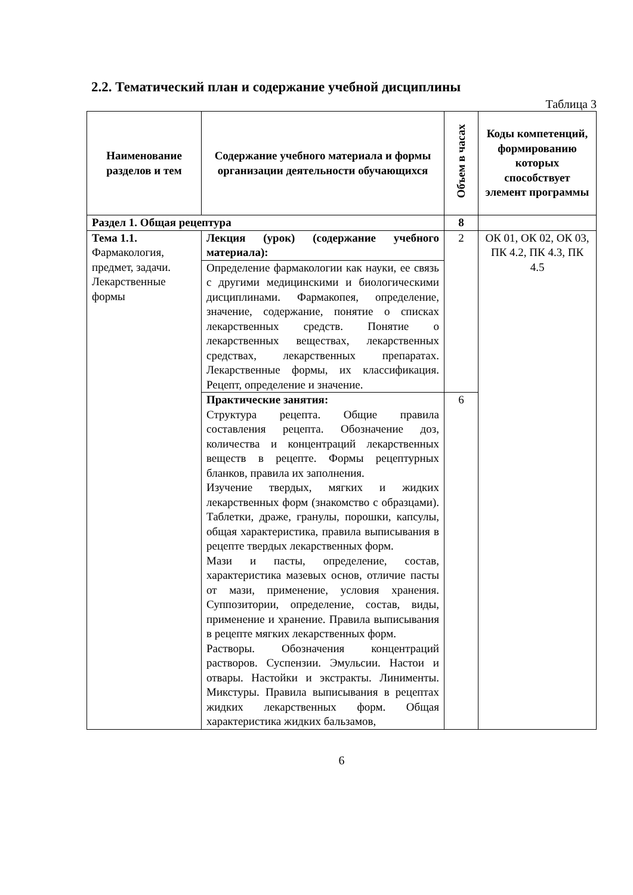2.2. Тематический план и содержание учебной дисциплины
Таблица 3
| Наименование разделов и тем | Содержание учебного материала и формы организации деятельности обучающихся | Объем в часах | Коды компетенций, формированию которых способствует элемент программы |
| --- | --- | --- | --- |
| Раздел 1. Общая рецептура | | 8 | |
| Тема 1.1. Фармакология, предмет, задачи. Лекарственные формы | Лекция (урок) (содержание учебного материала): | 2 | ОК 01, ОК 02, ОК 03, ПК 4.2, ПК 4.3, ПК 4.5 |
| | Определение фармакологии как науки, ее связь с другими медицинскими и биологическими дисциплинами. Фармакопея, определение, значение, содержание, понятие о списках лекарственных средств. Понятие о лекарственных веществах, лекарственных средствах, лекарственных препаратах. Лекарственные формы, их классификация. Рецепт, определение и значение. | | |
| | Практические занятия: Структура рецепта. Общие правила составления рецепта. Обозначение доз, количества и концентраций лекарственных веществ в рецепте. Формы рецептурных бланков, правила их заполнения. Изучение твердых, мягких и жидких лекарственных форм (знакомство с образцами). Таблетки, драже, гранулы, порошки, капсулы, общая характеристика, правила выписывания в рецепте твердых лекарственных форм. Мази и пасты, определение, состав, характеристика мазевых основ, отличие пасты от мази, применение, условия хранения. Суппозитории, определение, состав, виды, применение и хранение. Правила выписывания в рецепте мягких лекарственных форм. Растворы. Обозначения концентраций растворов. Суспензии. Эмульсии. Настои и отвары. Настойки и экстракты. Линименты. Микстуры. Правила выписывания в рецептах жидких лекарственных форм. Общая характеристика жидких бальзамов, | 6 | |
6